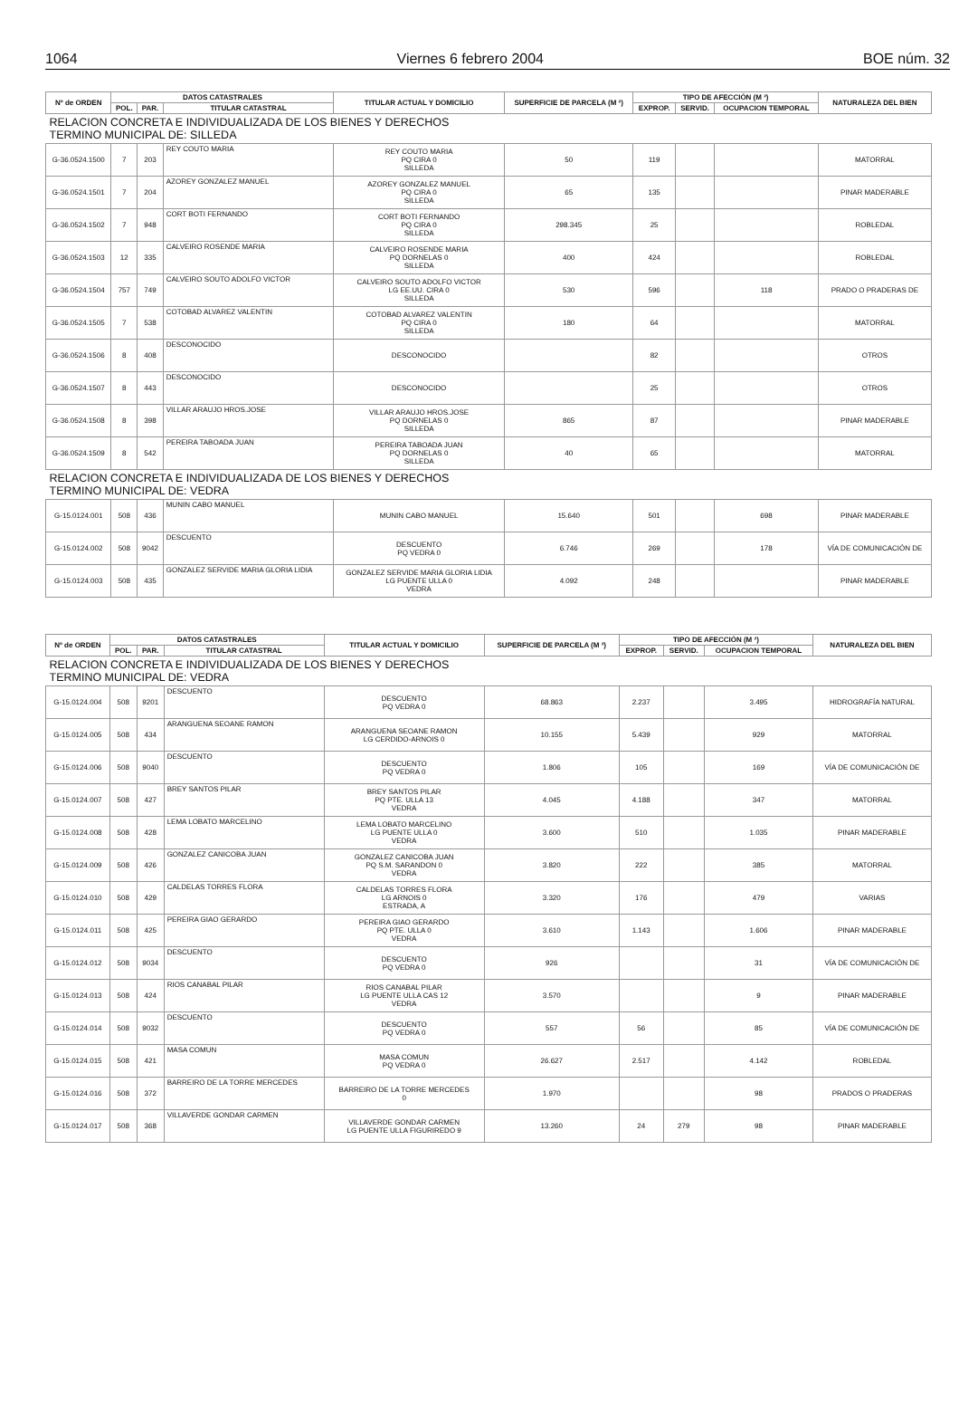1064 Viernes 6 febrero 2004 BOE núm. 32
| Nº de ORDEN | DATOS CATASTRALES | | | TITULAR ACTUAL Y DOMICILIO | SUPERFICIE DE PARCELA (M ²) | TIPO DE AFECCIÓN (M ²) | | | NATURALEZA DEL BIEN |
| --- | --- | --- | --- | --- | --- | --- | --- | --- | --- |
| | POL. | PAR. | TITULAR CATASTRAL | | | EXPROP. | SERVID. | OCUPACION TEMPORAL | |
| RELACION CONCRETA E INDIVIDUALIZADA DE LOS BIENES Y DERECHOS TERMINO MUNICIPAL DE: SILLEDA | | | | | | | | | |
| G-36.0524.1500 | 7 | 203 | REY COUTO MARIA | REY COUTO MARIA PQ CIRA 0 SILLEDA | 50 | 119 | | | MATORRAL |
| G-36.0524.1501 | 7 | 204 | AZOREY GONZALEZ MANUEL | AZOREY GONZALEZ MANUEL PQ CIRA 0 SILLEDA | 65 | 135 | | | PINAR MADERABLE |
| G-36.0524.1502 | 7 | 948 | CORT BOTI FERNANDO | CORT BOTI FERNANDO PQ CIRA 0 SILLEDA | 298.345 | 25 | | | ROBLEDAL |
| G-36.0524.1503 | 12 | 335 | CALVEIRO ROSENDE MARIA | CALVEIRO ROSENDE MARIA PQ DORNELAS 0 SILLEDA | 400 | 424 | | | ROBLEDAL |
| G-36.0524.1504 | 757 | 749 | CALVEIRO SOUTO ADOLFO VICTOR | CALVEIRO SOUTO ADOLFO VICTOR LG EE.UU. CIRA 0 SILLEDA | 530 | 596 | | 118 | PRADO O PRADERAS DE |
| G-36.0524.1505 | 7 | 538 | COTOBAD ALVAREZ VALENTIN | COTOBAD ALVAREZ VALENTIN PQ CIRA 0 SILLEDA | 180 | 64 | | | MATORRAL |
| G-36.0524.1506 | 8 | 408 | DESCONOCIDO | DESCONOCIDO | | 82 | | | OTROS |
| G-36.0524.1507 | 8 | 443 | DESCONOCIDO | DESCONOCIDO | | 25 | | | OTROS |
| G-36.0524.1508 | 8 | 398 | VILLAR ARAUJO HROS.JOSE | VILLAR ARAUJO HROS.JOSE PQ DORNELAS 0 SILLEDA | 865 | 87 | | | PINAR MADERABLE |
| G-36.0524.1509 | 8 | 542 | PEREIRA TABOADA JUAN | PEREIRA TABOADA JUAN PQ DORNELAS 0 SILLEDA | 40 | 65 | | | MATORRAL |
| RELACION CONCRETA E INDIVIDUALIZADA DE LOS BIENES Y DERECHOS TERMINO MUNICIPAL DE: VEDRA | | | | | | | | | |
| G-15.0124.001 | 508 | 436 | MUNIN CABO MANUEL | MUNIN CABO MANUEL | 15.640 | 501 | | 698 | PINAR MADERABLE |
| G-15.0124.002 | 508 | 9042 | DESCUENTO | DESCUENTO PQ VEDRA 0 | 6.746 | 269 | | 178 | VÍA DE COMUNICACIÓN DE |
| G-15.0124.003 | 508 | 435 | GONZALEZ SERVIDE MARIA GLORIA LIDIA | GONZALEZ SERVIDE MARIA GLORIA LIDIA LG PUENTE ULLA 0 VEDRA | 4.092 | 248 | | | PINAR MADERABLE |
| Nº de ORDEN | DATOS CATASTRALES | | | TITULAR ACTUAL Y DOMICILIO | SUPERFICIE DE PARCELA (M ²) | TIPO DE AFECCIÓN (M ²) | | | NATURALEZA DEL BIEN |
| --- | --- | --- | --- | --- | --- | --- | --- | --- | --- |
| | POL. | PAR. | TITULAR CATASTRAL | | | EXPROP. | SERVID. | OCUPACION TEMPORAL | |
| RELACION CONCRETA E INDIVIDUALIZADA DE LOS BIENES Y DERECHOS TERMINO MUNICIPAL DE: VEDRA | | | | | | | | | |
| G-15.0124.004 | 508 | 9201 | DESCUENTO | DESCUENTO PQ VEDRA 0 | 68.863 | 2.237 | | 3.495 | HIDROGRAFÍA NATURAL |
| G-15.0124.005 | 508 | 434 | ARANGUENA SEOANE RAMON | ARANGUENA SEOANE RAMON LG CERDIDO-ARNOIS 0 | 10.155 | 5.439 | | 929 | MATORRAL |
| G-15.0124.006 | 508 | 9040 | DESCUENTO | DESCUENTO PQ VEDRA 0 | 1.806 | 105 | | 169 | VÍA DE COMUNICACIÓN DE |
| G-15.0124.007 | 508 | 427 | BREY SANTOS PILAR | BREY SANTOS PILAR PQ PTE. ULLA 13 VEDRA | 4.045 | 4.188 | | 347 | MATORRAL |
| G-15.0124.008 | 508 | 428 | LEMA LOBATO MARCELINO | LEMA LOBATO MARCELINO LG PUENTE ULLA 0 VEDRA | 3.600 | 510 | | 1.035 | PINAR MADERABLE |
| G-15.0124.009 | 508 | 426 | GONZALEZ CANICOBA JUAN | GONZALEZ CANICOBA JUAN PQ S.M. SARANDON 0 VEDRA | 3.820 | 222 | | 385 | MATORRAL |
| G-15.0124.010 | 508 | 429 | CALDELAS TORRES FLORA | CALDELAS TORRES FLORA LG ARNOIS 0 ESTRADA, A | 3.320 | 176 | | 479 | VARIAS |
| G-15.0124.011 | 508 | 425 | PEREIRA GIAO GERARDO | PEREIRA GIAO GERARDO PQ PTE. ULLA 0 VEDRA | 3.610 | 1.143 | | 1.606 | PINAR MADERABLE |
| G-15.0124.012 | 508 | 9034 | DESCUENTO | DESCUENTO PQ VEDRA 0 | 926 | | | 31 | VÍA DE COMUNICACIÓN DE |
| G-15.0124.013 | 508 | 424 | RIOS CANABAL PILAR | RIOS CANABAL PILAR LG PUENTE ULLA CAS 12 VEDRA | 3.570 | | | 9 | PINAR MADERABLE |
| G-15.0124.014 | 508 | 9032 | DESCUENTO | DESCUENTO PQ VEDRA 0 | 557 | 56 | | 85 | VÍA DE COMUNICACIÓN DE |
| G-15.0124.015 | 508 | 421 | MASA COMUN | MASA COMUN PQ VEDRA 0 | 26.627 | 2.517 | | 4.142 | ROBLEDAL |
| G-15.0124.016 | 508 | 372 | BARREIRO DE LA TORRE MERCEDES | BARREIRO DE LA TORRE MERCEDES 0 | 1.970 | | | 98 | PRADOS O PRADERAS |
| G-15.0124.017 | 508 | 368 | VILLAVERDE GONDAR CARMEN | VILLAVERDE GONDAR CARMEN LG PUENTE ULLA FIGURIREDO 9 | 13.260 | 24 | 279 | 98 | PINAR MADERABLE |